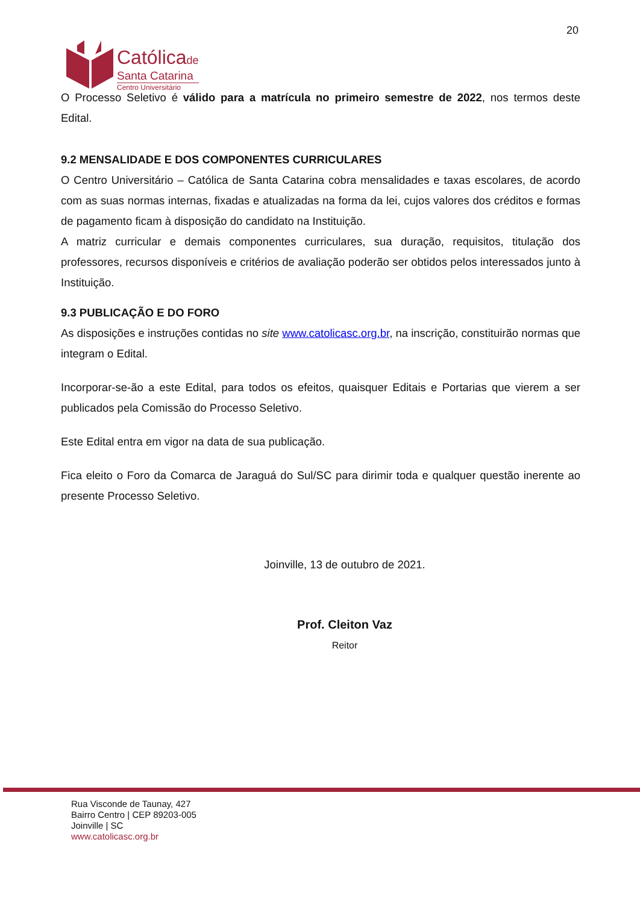20
Católicade
Santa Catarina
Centro Universitário
O Processo Seletivo é válido para a matrícula no primeiro semestre de 2022, nos termos deste Edital.
9.2 MENSALIDADE E DOS COMPONENTES CURRICULARES
O Centro Universitário – Católica de Santa Catarina cobra mensalidades e taxas escolares, de acordo com as suas normas internas, fixadas e atualizadas na forma da lei, cujos valores dos créditos e formas de pagamento ficam à disposição do candidato na Instituição.
A matriz curricular e demais componentes curriculares, sua duração, requisitos, titulação dos professores, recursos disponíveis e critérios de avaliação poderão ser obtidos pelos interessados junto à Instituição.
9.3 PUBLICAÇÃO E DO FORO
As disposições e instruções contidas no site www.catolicasc.org.br, na inscrição, constituirão normas que integram o Edital.
Incorporar-se-ão a este Edital, para todos os efeitos, quaisquer Editais e Portarias que vierem a ser publicados pela Comissão do Processo Seletivo.
Este Edital entra em vigor na data de sua publicação.
Fica eleito o Foro da Comarca de Jaraguá do Sul/SC para dirimir toda e qualquer questão inerente ao presente Processo Seletivo.
Joinville, 13 de outubro de 2021.
Prof. Cleiton Vaz
Reitor
Rua Visconde de Taunay, 427
Bairro Centro | CEP 89203-005
Joinville | SC
www.catolicasc.org.br